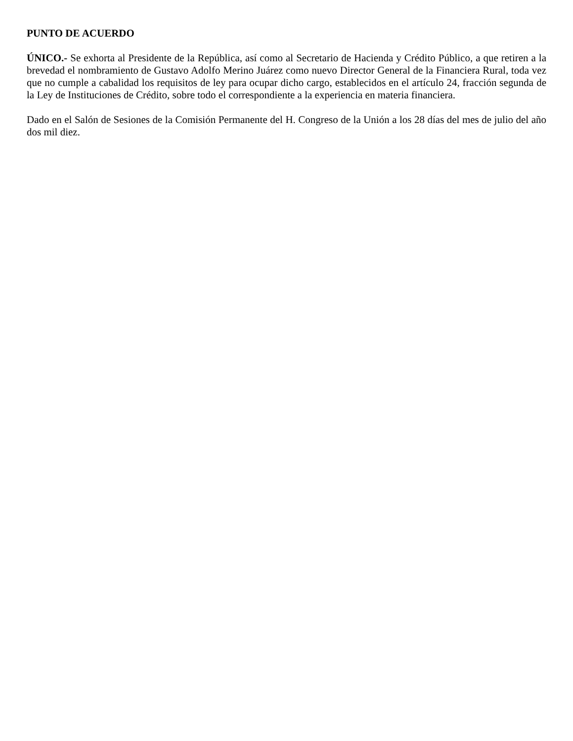PUNTO DE ACUERDO
ÚNICO.- Se exhorta al Presidente de la República, así como al Secretario de Hacienda y Crédito Público, a que retiren a la brevedad el nombramiento de Gustavo Adolfo Merino Juárez como nuevo Director General de la Financiera Rural, toda vez que no cumple a cabalidad los requisitos de ley para ocupar dicho cargo, establecidos en el artículo 24, fracción segunda de la Ley de Instituciones de Crédito, sobre todo el correspondiente a la experiencia en materia financiera.
Dado en el Salón de Sesiones de la Comisión Permanente del H. Congreso de la Unión a los 28 días del mes de julio del año dos mil diez.